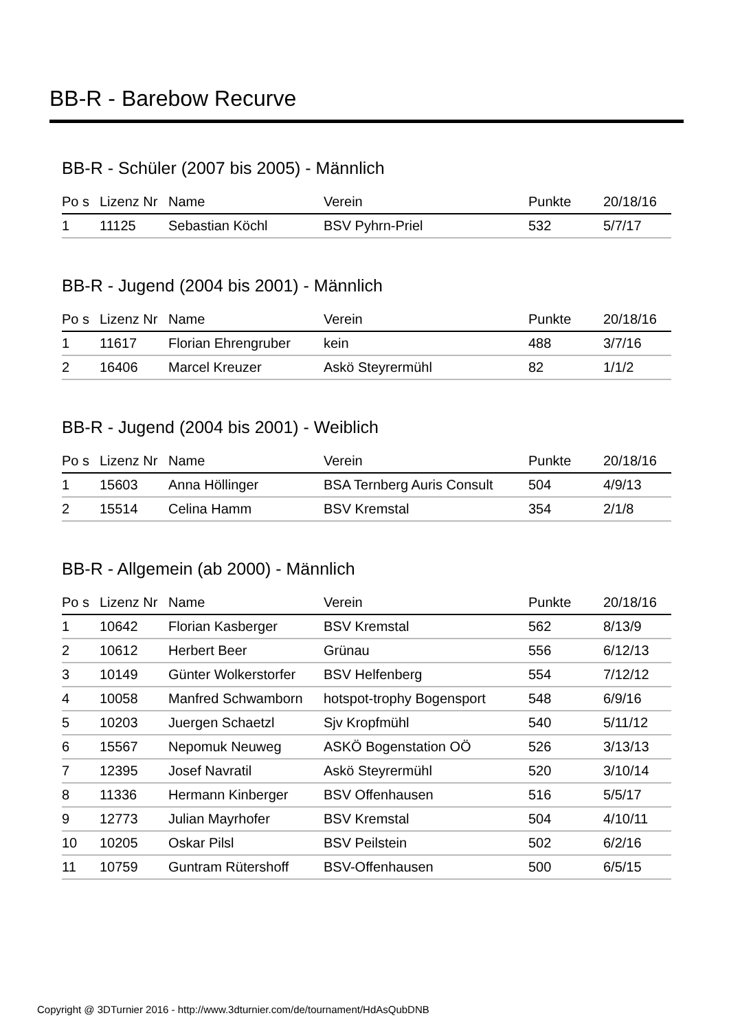BB-R - Barebow Recurve
BB-R - Schüler (2007 bis 2005) - Männlich
| Po s | Lizenz Nr | Name | Verein | Punkte | 20/18/16 |
| --- | --- | --- | --- | --- | --- |
| 1 | 11125 | Sebastian Köchl | BSV Pyhrn-Priel | 532 | 5/7/17 |
BB-R - Jugend (2004 bis 2001) - Männlich
| Po s | Lizenz Nr | Name | Verein | Punkte | 20/18/16 |
| --- | --- | --- | --- | --- | --- |
| 1 | 11617 | Florian Ehrengruber | kein | 488 | 3/7/16 |
| 2 | 16406 | Marcel Kreuzer | Askö Steyrermühl | 82 | 1/1/2 |
BB-R - Jugend (2004 bis 2001) - Weiblich
| Po s | Lizenz Nr | Name | Verein | Punkte | 20/18/16 |
| --- | --- | --- | --- | --- | --- |
| 1 | 15603 | Anna Höllinger | BSA Ternberg Auris Consult | 504 | 4/9/13 |
| 2 | 15514 | Celina Hamm | BSV Kremstal | 354 | 2/1/8 |
BB-R - Allgemein (ab 2000) - Männlich
| Po s | Lizenz Nr | Name | Verein | Punkte | 20/18/16 |
| --- | --- | --- | --- | --- | --- |
| 1 | 10642 | Florian Kasberger | BSV Kremstal | 562 | 8/13/9 |
| 2 | 10612 | Herbert Beer | Grünau | 556 | 6/12/13 |
| 3 | 10149 | Günter Wolkerstorfer | BSV Helfenberg | 554 | 7/12/12 |
| 4 | 10058 | Manfred Schwamborn | hotspot-trophy Bogensport | 548 | 6/9/16 |
| 5 | 10203 | Juergen Schaetzl | Sjv Kropfmühl | 540 | 5/11/12 |
| 6 | 15567 | Nepomuk Neuweg | ASKÖ Bogenstation OÖ | 526 | 3/13/13 |
| 7 | 12395 | Josef Navratil | Askö Steyrermühl | 520 | 3/10/14 |
| 8 | 11336 | Hermann Kinberger | BSV Offenhausen | 516 | 5/5/17 |
| 9 | 12773 | Julian Mayrhofer | BSV Kremstal | 504 | 4/10/11 |
| 10 | 10205 | Oskar Pilsl | BSV Peilstein | 502 | 6/2/16 |
| 11 | 10759 | Guntram Rütershoff | BSV-Offenhausen | 500 | 6/5/15 |
Copyright @ 3DTurnier 2016 - http://www.3dturnier.com/de/tournament/HdAsQubDNB